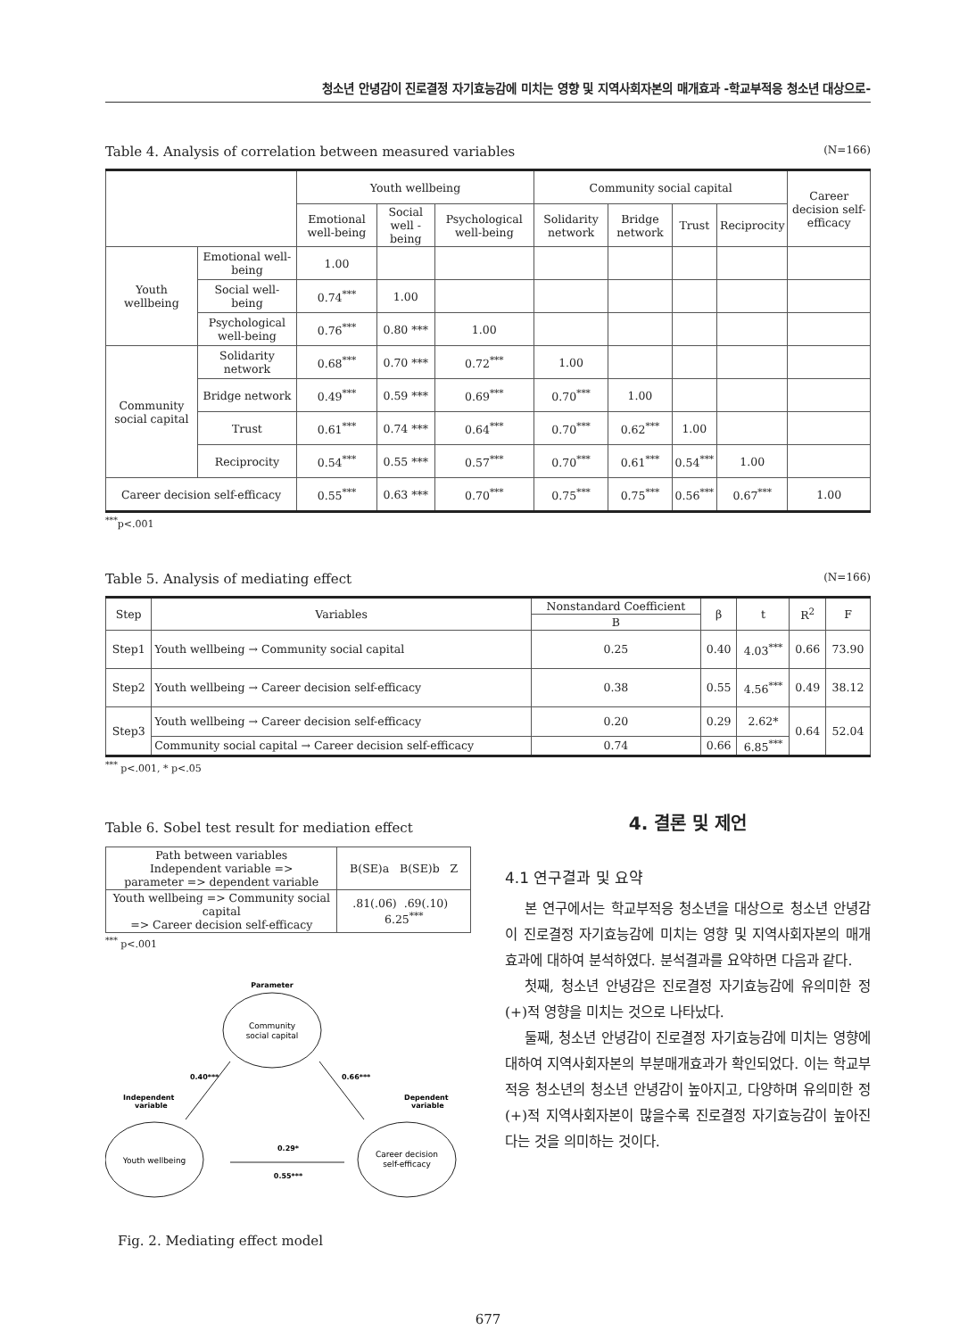청소년 안녕감이 진로결정 자기효능감에 미치는 영향 및 지역사회자본의 매개효과 -학교부적응 청소년 대상으로-
Table 4. Analysis of correlation between measured variables (N=166)
| | | Youth wellbeing | | | Community social capital | | | | Career decision self-efficacy |
| --- | --- | --- | --- | --- | --- | --- | --- | --- | --- |
| | | Emotional well-being | Social well -being | Psychological well-being | Solidarity network | Bridge network | Trust | Reciprocity | |
| Youth wellbeing | Emotional well-being | 1.00 | | | | | | | |
| | Social well-being | 0.74<sup>***</sup> | 1.00 | | | | | | |
| | Psychological well-being | 0.76<sup>***</sup> | 0.80 *** | 1.00 | | | | | |
| Community social capital | Solidarity network | 0.68<sup>***</sup> | 0.70 *** | 0.72<sup>***</sup> | 1.00 | | | | |
| | Bridge network | 0.49<sup>***</sup> | 0.59 *** | 0.69<sup>***</sup> | 0.70<sup>***</sup> | 1.00 | | | |
| | Trust | 0.61<sup>***</sup> | 0.74 *** | 0.64<sup>***</sup> | 0.70<sup>***</sup> | 0.62<sup>***</sup> | 1.00 | | |
| | Reciprocity | 0.54<sup>***</sup> | 0.55 *** | 0.57<sup>***</sup> | 0.70<sup>***</sup> | 0.61<sup>***</sup> | 0.54<sup>***</sup> | 1.00 | |
| Career decision self-efficacy | | 0.55<sup>***</sup> | 0.63 *** | 0.70<sup>***</sup> | 0.75<sup>***</sup> | 0.75<sup>***</sup> | 0.56<sup>***</sup> | 0.67<sup>***</sup> | 1.00 |
<sup>***</sup> p<.001
Table 5. Analysis of mediating effect (N=166)
| Step | Variables | Nonstandard Coefficient | β | t | R<sup>2</sup> | F |
| --- | --- | --- | --- | --- | --- | --- |
| | | B | | | | |
| Step1 | Youth wellbeing → Community social capital | 0.25 | 0.40 | 4.03<sup>***</sup> | 0.66 | 73.90 |
| Step2 | Youth wellbeing → Career decision self-efficacy | 0.38 | 0.55 | 4.56<sup>***</sup> | 0.49 | 38.12 |
| Step3 | Youth wellbeing → Career decision self-efficacy | 0.20 | 0.29 | 2.62* | 0.64 | 52.04 |
| | Community social capital → Career decision self-efficacy | 0.74 | 0.66 | 6.85<sup>***</sup> | | |
<sup>***</sup> p<.001, * p<.05
Table 6. Sobel test result for mediation effect
| Path between variables Independent variable => parameter => dependent variable | B(SE)a B(SE)b Z |
| Youth wellbeing => Community social capital => Career decision self-efficacy | .81(.06) .69(.10) 6.25<sup>***</sup> |
<sup>***</sup> p<.001
Parameter
Community
social capital
Youth wellbeing
Career decision
self-efficacy
0.40***
0.66***
Independent
variable
Dependent
variable
0.29*
0.55***
Fig. 2. Mediating effect model
4. 결론 및 제언
4.1 연구결과 및 요약
본 연구에서는 학교부적응 청소년을 대상으로 청소년 안녕감이 진로결정 자기효능감에 미치는 영향 및 지역사회자본의 매개효과에 대하여 분석하였다. 분석결과를 요약하면 다음과 같다.
첫째, 청소년 안녕감은 진로결정 자기효능감에 유의미한 정(+)적 영향을 미치는 것으로 나타났다.
둘째, 청소년 안녕감이 진로결정 자기효능감에 미치는 영향에 대하여 지역사회자본의 부분매개효과가 확인되었다. 이는 학교부적응 청소년의 청소년 안녕감이 높아지고, 다양하며 유의미한 정(+)적 지역사회자본이 많을수록 진로결정 자기효능감이 높아진다는 것을 의미하는 것이다.
677